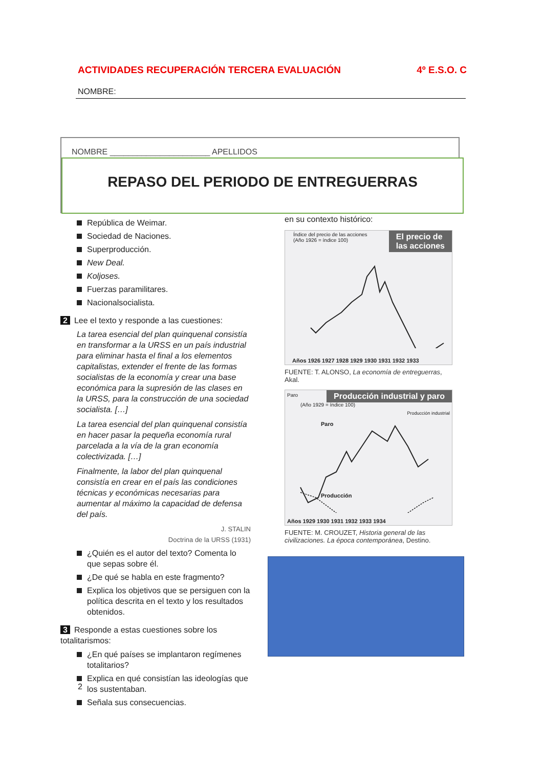ACTIVIDADES RECUPERACIÓN TERCERA EVALUACIÓN 4º E.S.O. C
NOMBRE:
NOMBRE ______________________ APELLIDOS ____________________________________________
REPASO DEL PERIODO DE ENTREGUERRAS
República de Weimar.
Sociedad de Naciones.
Superproducción.
New Deal.
Koljoses.
Fuerzas paramilitares.
Nacionalsocialista.
2 Lee el texto y responde a las cuestiones:
La tarea esencial del plan quinquenal consistía en transformar a la URSS en un país industrial para eliminar hasta el final a los elementos capitalistas, extender el frente de las formas socialistas de la economía y crear una base económica para la supresión de las clases en la URSS, para la construcción de una sociedad socialista. […]
La tarea esencial del plan quinquenal consistía en hacer pasar la pequeña economía rural parcelada a la vía de la gran economía colectivizada. […]
Finalmente, la labor del plan quinquenal consistía en crear en el país las condiciones técnicas y económicas necesarias para aumentar al máximo la capacidad de defensa del país.
J. STALIN
Doctrina de la URSS (1931)
¿Quién es el autor del texto? Comenta lo que sepas sobre él.
¿De qué se habla en este fragmento?
Explica los objetivos que se persiguen con la política descrita en el texto y los resultados obtenidos.
3 Responde a estas cuestiones sobre los totalitarismos:
¿En qué países se implantaron regímenes totalitarios?
Explica en qué consistían las ideologías que los sustentaban.
Señala sus consecuencias.
en su contexto histórico:
El precio de
las acciones
Índice del precio de las acciones
(Año 1926 = índice 100)
Años 1926 1927 1928 1929 1930 1931 1932 1933
FUENTE: T. ALONSO, La economía de entreguerras, Akal.
Producción industrial y paro
Paro
(Año 1929 = índice 100)
Paro
Producción
Producción industrial
Años 1929 1930 1931 1932 1933 1934
FUENTE: M. CROUZET, Historia general de las civilizaciones. La época contemporánea, Destino.
2